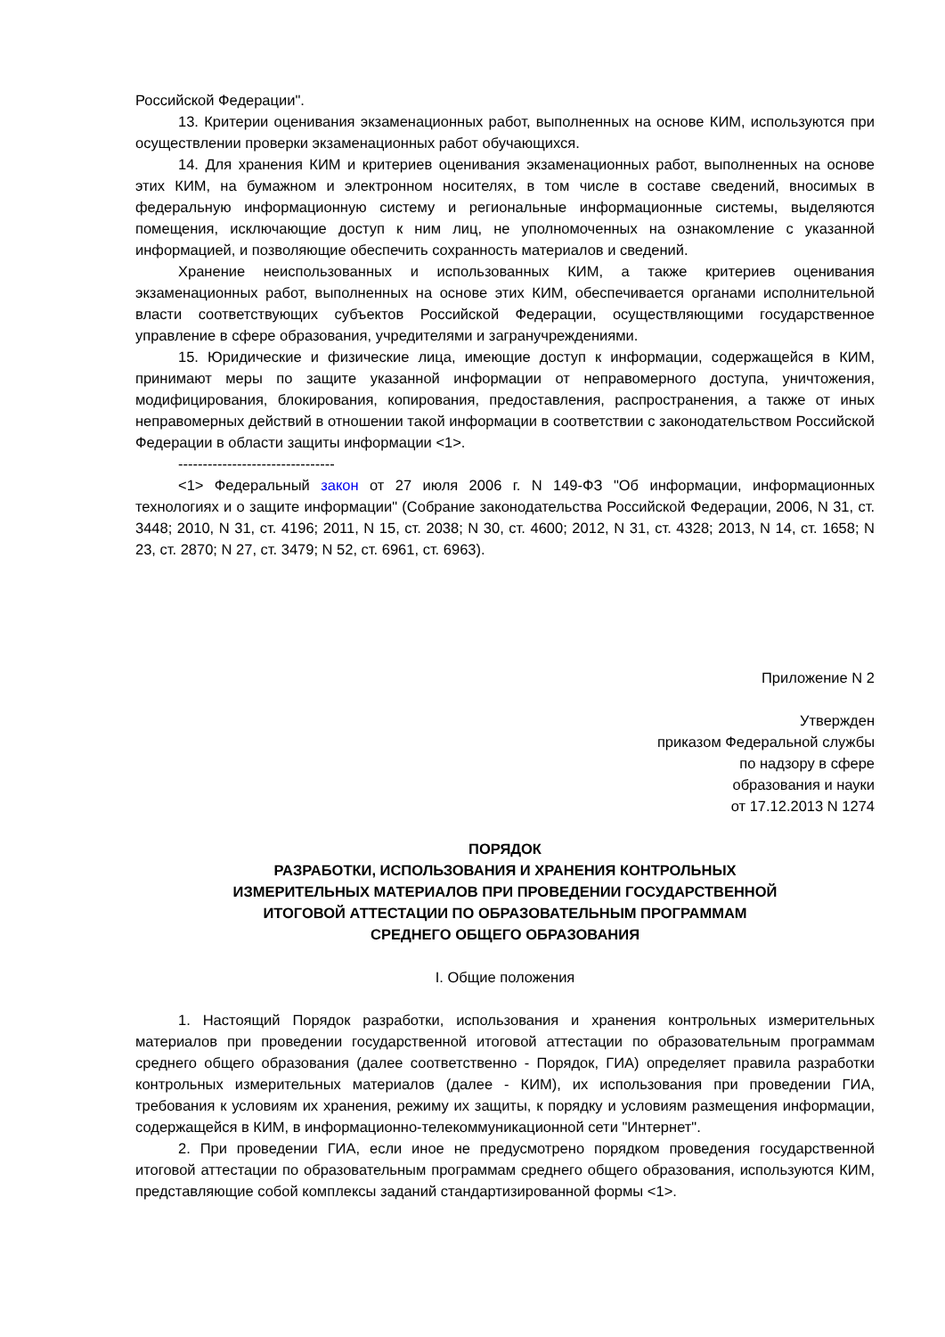Российской Федерации".
13. Критерии оценивания экзаменационных работ, выполненных на основе КИМ, используются при осуществлении проверки экзаменационных работ обучающихся.
14. Для хранения КИМ и критериев оценивания экзаменационных работ, выполненных на основе этих КИМ, на бумажном и электронном носителях, в том числе в составе сведений, вносимых в федеральную информационную систему и региональные информационные системы, выделяются помещения, исключающие доступ к ним лиц, не уполномоченных на ознакомление с указанной информацией, и позволяющие обеспечить сохранность материалов и сведений.
Хранение неиспользованных и использованных КИМ, а также критериев оценивания экзаменационных работ, выполненных на основе этих КИМ, обеспечивается органами исполнительной власти соответствующих субъектов Российской Федерации, осуществляющими государственное управление в сфере образования, учредителями и загранучреждениями.
15. Юридические и физические лица, имеющие доступ к информации, содержащейся в КИМ, принимают меры по защите указанной информации от неправомерного доступа, уничтожения, модифицирования, блокирования, копирования, предоставления, распространения, а также от иных неправомерных действий в отношении такой информации в соответствии с законодательством Российской Федерации в области защиты информации <1>.
--------------------------------
<1> Федеральный закон от 27 июля 2006 г. N 149-ФЗ "Об информации, информационных технологиях и о защите информации" (Собрание законодательства Российской Федерации, 2006, N 31, ст. 3448; 2010, N 31, ст. 4196; 2011, N 15, ст. 2038; N 30, ст. 4600; 2012, N 31, ст. 4328; 2013, N 14, ст. 1658; N 23, ст. 2870; N 27, ст. 3479; N 52, ст. 6961, ст. 6963).
Приложение N 2
Утвержден
приказом Федеральной службы
по надзору в сфере
образования и науки
от 17.12.2013 N 1274
ПОРЯДОК
РАЗРАБОТКИ, ИСПОЛЬЗОВАНИЯ И ХРАНЕНИЯ КОНТРОЛЬНЫХ
ИЗМЕРИТЕЛЬНЫХ МАТЕРИАЛОВ ПРИ ПРОВЕДЕНИИ ГОСУДАРСТВЕННОЙ
ИТОГОВОЙ АТТЕСТАЦИИ ПО ОБРАЗОВАТЕЛЬНЫМ ПРОГРАММАМ
СРЕДНЕГО ОБЩЕГО ОБРАЗОВАНИЯ
I. Общие положения
1. Настоящий Порядок разработки, использования и хранения контрольных измерительных материалов при проведении государственной итоговой аттестации по образовательным программам среднего общего образования (далее соответственно - Порядок, ГИА) определяет правила разработки контрольных измерительных материалов (далее - КИМ), их использования при проведении ГИА, требования к условиям их хранения, режиму их защиты, к порядку и условиям размещения информации, содержащейся в КИМ, в информационно-телекоммуникационной сети "Интернет".
2. При проведении ГИА, если иное не предусмотрено порядком проведения государственной итоговой аттестации по образовательным программам среднего общего образования, используются КИМ, представляющие собой комплексы заданий стандартизированной формы <1>.